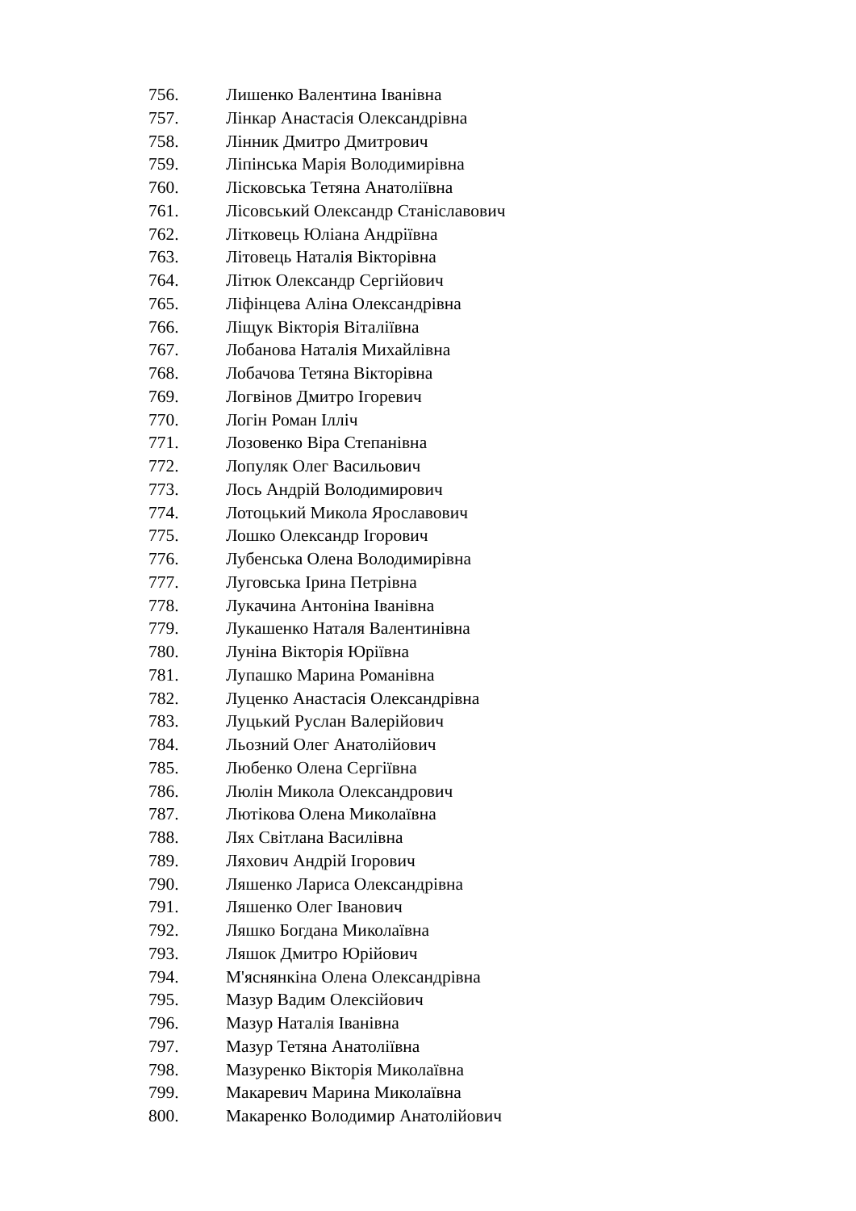756. Лишенко Валентина Іванівна
757. Лінкар Анастасія Олександрівна
758. Лінник Дмитро Дмитрович
759. Ліпінська Марія Володимирівна
760. Лісковська Тетяна Анатоліївна
761. Лісовський Олександр Станіславович
762. Літковець Юліана Андріївна
763. Літовець Наталія Вікторівна
764. Літюк Олександр Сергійович
765. Ліфінцева Аліна Олександрівна
766. Ліщук Вікторія Віталіївна
767. Лобанова Наталія Михайлівна
768. Лобачова Тетяна Вікторівна
769. Логвінов Дмитро Ігоревич
770. Логін Роман Ілліч
771. Лозовенко Віра Степанівна
772. Лопуляк Олег Васильович
773. Лось Андрій Володимирович
774. Лотоцький Микола Ярославович
775. Лошко Олександр Ігорович
776. Лубенська Олена Володимирівна
777. Луговська Ірина Петрівна
778. Лукачина Антоніна Іванівна
779. Лукашенко Наталя Валентинівна
780. Луніна Вікторія Юріївна
781. Лупашко Марина Романівна
782. Луценко Анастасія Олександрівна
783. Луцький Руслан Валерійович
784. Льозний Олег Анатолійович
785. Любенко Олена Сергіївна
786. Люлін Микола Олександрович
787. Лютікова Олена Миколаївна
788. Лях Світлана Василівна
789. Ляхович Андрій Ігорович
790. Ляшенко Лариса Олександрівна
791. Ляшенко Олег Іванович
792. Ляшко Богдана Миколаївна
793. Ляшок Дмитро Юрійович
794. М'яснянкіна Олена Олександрівна
795. Мазур Вадим Олексійович
796. Мазур Наталія Іванівна
797. Мазур Тетяна Анатоліївна
798. Мазуренко Вікторія Миколаївна
799. Макаревич Марина Миколаївна
800. Макаренко Володимир Анатолійович